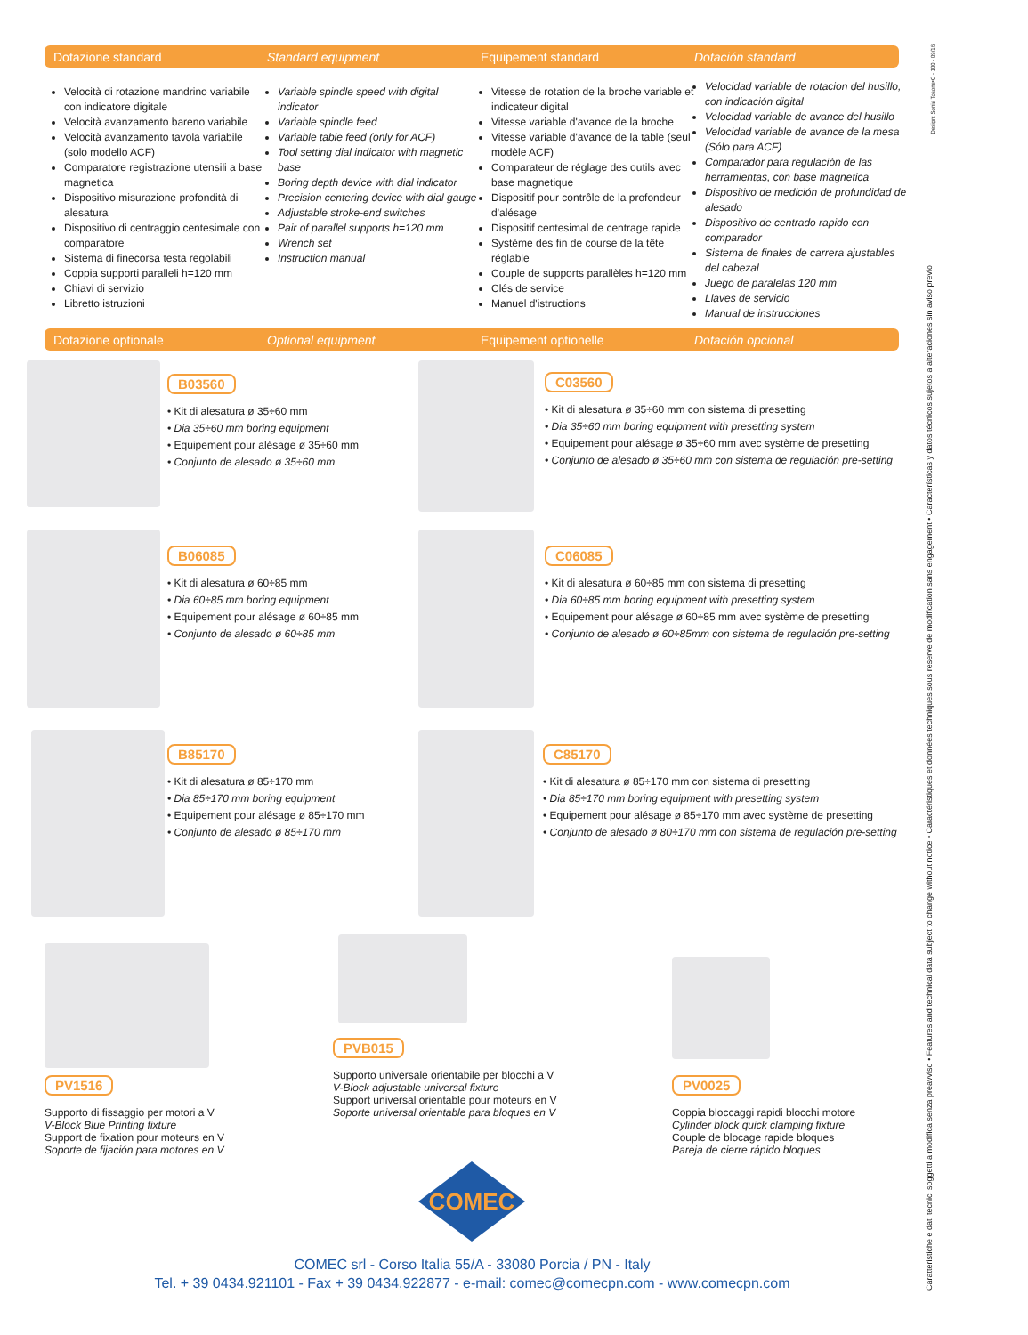Dotazione standard Standard equipment Equipement standard Dotación standard
Velocità di rotazione mandrino variabile con indicatore digitale
Velocità avanzamento bareno variabile
Velocità avanzamento tavola variabile (solo modello ACF)
Comparatore registrazione utensili a base magnetica
Dispositivo misurazione profondità di alesatura
Dispositivo di centraggio centesimale con comparatore
Sistema di finecorsa testa regolabili
Coppia supporti paralleli h=120 mm
Chiavi di servizio
Libretto istruzioni
Variable spindle speed with digital indicator
Variable spindle feed
Variable table feed (only for ACF)
Tool setting dial indicator with magnetic base
Boring depth device with dial indicator
Precision centering device with dial gauge
Adjustable stroke-end switches
Pair of parallel supports h=120 mm
Wrench set
Instruction manual
Vitesse de rotation de la broche variable et indicateur digital
Vitesse variable d'avance de la broche
Vitesse variable d'avance de la table (seul modèle ACF)
Comparateur de réglage des outils avec base magnetique
Dispositif pour contrôle de la profondeur d'alésage
Dispositif centesimal de centrage rapide
Système des fin de course de la tête réglable
Couple de supports parallèles h=120 mm
Clés de service
Manuel d'istructions
Velocidad variable de rotacion del husillo, con indicación digital
Velocidad variable de avance del husillo
Velocidad variable de avance de la mesa (Sólo para ACF)
Comparador para regulación de las herramientas, con base magnetica
Dispositivo de medición de profundidad de alesado
Dispositivo de centrado rapido con comparador
Sistema de finales de carrera ajustables del cabezal
Juego de paralelas 120 mm
Llaves de servicio
Manual de instrucciones
Dotazione optionale Optional equipment Equipement optionelle Dotación opcional
B03560
• Kit di alesatura ø 35÷60 mm
• Dia 35÷60 mm boring equipment
• Equipement pour alésage ø 35÷60 mm
• Conjunto de alesado ø 35÷60 mm
C03560
• Kit di alesatura ø 35÷60 mm con sistema di presetting
• Dia 35÷60 mm boring equipment with presetting system
• Equipement pour alésage ø 35÷60 mm avec système de presetting
• Conjunto de alesado ø 35÷60 mm con sistema de regulación pre-setting
B06085
• Kit di alesatura ø 60÷85 mm
• Dia 60÷85 mm boring equipment
• Equipement pour alésage ø 60÷85 mm
• Conjunto de alesado ø 60÷85 mm
C06085
• Kit di alesatura ø 60÷85 mm con sistema di presetting
• Dia 60÷85 mm boring equipment with presetting system
• Equipement pour alésage ø 60÷85 mm avec système de presetting
• Conjunto de alesado ø 60÷85mm con sistema de regulación pre-setting
B85170
• Kit di alesatura ø 85÷170 mm
• Dia 85÷170 mm boring equipment
• Equipement pour alésage ø 85÷170 mm
• Conjunto de alesado ø 85÷170 mm
C85170
• Kit di alesatura ø 85÷170 mm con sistema di presetting
• Dia 85÷170 mm boring equipment with presetting system
• Equipement pour alésage ø 85÷170 mm avec système de presetting
• Conjunto de alesado ø 80÷170 mm con sistema de regulación pre-setting
PV1516
Supporto di fissaggio per motori a V
V-Block Blue Printing fixture
Support de fixation pour moteurs en V
Soporte de fijación para motores en V
PVB015
Supporto universale orientabile per blocchi a V
V-Block adjustable universal fixture
Support universal orientable pour moteurs en V
Soporte universal orientable para bloques en V
PV0025
Coppia bloccaggi rapidi blocchi motore
Cylinder block quick clamping fixture
Couple de blocage rapide bloques
Pareja de cierre rápido bloques
COMEC
COMEC srl - Corso Italia 55/A - 33080 Porcia / PN - Italy
Tel. + 39 0434.921101 - Fax + 39 0434.922877 - e-mail: comec@comecpn.com - www.comecpn.com
Caratteristiche e dati tecnici soggetti a modifica senza preavviso • Features and technical data subject to change without notice • Caractéristiques et données techniques sous reserve de modification sans engagement • Características y datos técnicos sujetos a alteraciones sin aviso previo
Design: Sonia Tosone•C - 100 - 09/16